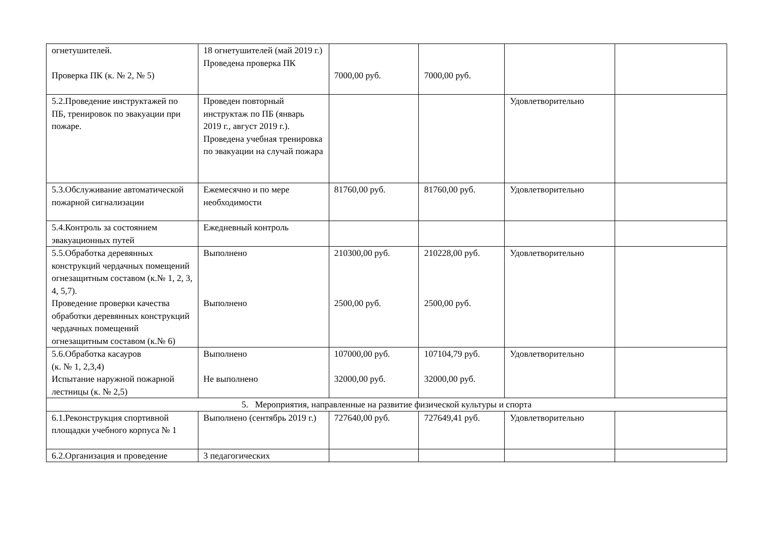| огнетушителей. Проверка ПК (к. № 2, № 5) | 18 огнетушителей (май 2019 г.) Проведена проверка ПК | 7000,00 руб. | 7000,00 руб. | | |
| 5.2.Проведение инструктажей по ПБ, тренировок по эвакуации при пожаре. | Проведен повторный инструктаж по ПБ (январь 2019 г., август 2019 г.). Проведена учебная тренировка по эвакуации на случай пожара | | | Удовлетворительно | |
| 5.3.Обслуживание автоматической пожарной сигнализации | Ежемесячно и по мере необходимости | 81760,00 руб. | 81760,00 руб. | Удовлетворительно | |
| 5.4.Контроль за состоянием эвакуационных путей | Ежедневный контроль | | | | |
| 5.5.Обработка деревянных конструкций чердачных помещений огнезащитным составом (к.№ 1, 2, 3, 4, 5,7). Проведение проверки качества обработки деревянных конструкций чердачных помещений огнезащитным составом (к.№ 6) | Выполнено Выполнено | 210300,00 руб. 2500,00 руб. | 210228,00 руб. 2500,00 руб. | Удовлетворительно | |
| 5.6.Обработка касауров (к. № 1, 2,3,4) Испытание наружной пожарной лестницы (к. № 2,5) | Выполнено Не выполнено | 107000,00 руб. 32000,00 руб. | 107104,79 руб. 32000,00 руб. | Удовлетворительно | |
| 5. Мероприятия, направленные на развитие физической культуры и спорта | | | | | |
| 6.1.Реконструкция спортивной площадки учебного корпуса № 1 | Выполнено (сентябрь 2019 г.) | 727640,00 руб. | 727649,41 руб. | Удовлетворительно | |
| 6.2.Организация и проведение | 3 педагогических | | | | |